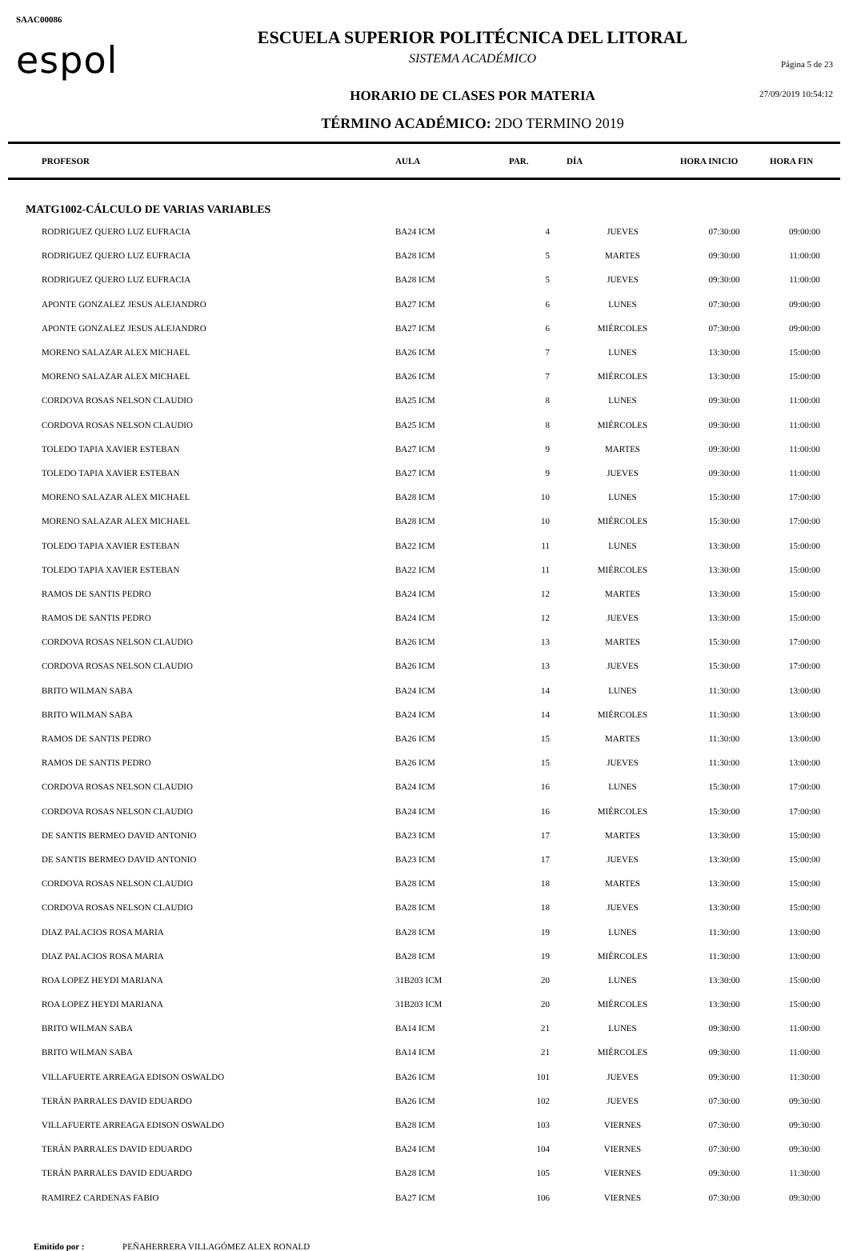SAAC00086
espol
ESCUELA SUPERIOR POLITÉCNICA DEL LITORAL
SISTEMA ACADÉMICO
HORARIO DE CLASES POR MATERIA
TÉRMINO ACADÉMICO: 2DO TERMINO 2019
Página 5 de 23
27/09/2019 10:54:12
| PROFESOR | AULA | PAR. | DÍA | HORA INICIO | HORA FIN |
| --- | --- | --- | --- | --- | --- |
| MATG1002-CÁLCULO DE VARIAS VARIABLES | | | | | |
| RODRIGUEZ QUERO LUZ EUFRACIA | BA24 ICM | 4 | JUEVES | 07:30:00 | 09:00:00 |
| RODRIGUEZ QUERO LUZ EUFRACIA | BA28 ICM | 5 | MARTES | 09:30:00 | 11:00:00 |
| RODRIGUEZ QUERO LUZ EUFRACIA | BA28 ICM | 5 | JUEVES | 09:30:00 | 11:00:00 |
| APONTE GONZALEZ JESUS ALEJANDRO | BA27 ICM | 6 | LUNES | 07:30:00 | 09:00:00 |
| APONTE GONZALEZ JESUS ALEJANDRO | BA27 ICM | 6 | MIÉRCOLES | 07:30:00 | 09:00:00 |
| MORENO SALAZAR ALEX MICHAEL | BA26 ICM | 7 | LUNES | 13:30:00 | 15:00:00 |
| MORENO SALAZAR ALEX MICHAEL | BA26 ICM | 7 | MIÉRCOLES | 13:30:00 | 15:00:00 |
| CORDOVA ROSAS NELSON CLAUDIO | BA25 ICM | 8 | LUNES | 09:30:00 | 11:00:00 |
| CORDOVA ROSAS NELSON CLAUDIO | BA25 ICM | 8 | MIÉRCOLES | 09:30:00 | 11:00:00 |
| TOLEDO TAPIA XAVIER ESTEBAN | BA27 ICM | 9 | MARTES | 09:30:00 | 11:00:00 |
| TOLEDO TAPIA XAVIER ESTEBAN | BA27 ICM | 9 | JUEVES | 09:30:00 | 11:00:00 |
| MORENO SALAZAR ALEX MICHAEL | BA28 ICM | 10 | LUNES | 15:30:00 | 17:00:00 |
| MORENO SALAZAR ALEX MICHAEL | BA28 ICM | 10 | MIÉRCOLES | 15:30:00 | 17:00:00 |
| TOLEDO TAPIA XAVIER ESTEBAN | BA22 ICM | 11 | LUNES | 13:30:00 | 15:00:00 |
| TOLEDO TAPIA XAVIER ESTEBAN | BA22 ICM | 11 | MIÉRCOLES | 13:30:00 | 15:00:00 |
| RAMOS DE SANTIS PEDRO | BA24 ICM | 12 | MARTES | 13:30:00 | 15:00:00 |
| RAMOS DE SANTIS PEDRO | BA24 ICM | 12 | JUEVES | 13:30:00 | 15:00:00 |
| CORDOVA ROSAS NELSON CLAUDIO | BA26 ICM | 13 | MARTES | 15:30:00 | 17:00:00 |
| CORDOVA ROSAS NELSON CLAUDIO | BA26 ICM | 13 | JUEVES | 15:30:00 | 17:00:00 |
| BRITO WILMAN SABA | BA24 ICM | 14 | LUNES | 11:30:00 | 13:00:00 |
| BRITO WILMAN SABA | BA24 ICM | 14 | MIÉRCOLES | 11:30:00 | 13:00:00 |
| RAMOS DE SANTIS PEDRO | BA26 ICM | 15 | MARTES | 11:30:00 | 13:00:00 |
| RAMOS DE SANTIS PEDRO | BA26 ICM | 15 | JUEVES | 11:30:00 | 13:00:00 |
| CORDOVA ROSAS NELSON CLAUDIO | BA24 ICM | 16 | LUNES | 15:30:00 | 17:00:00 |
| CORDOVA ROSAS NELSON CLAUDIO | BA24 ICM | 16 | MIÉRCOLES | 15:30:00 | 17:00:00 |
| DE SANTIS BERMEO DAVID ANTONIO | BA23 ICM | 17 | MARTES | 13:30:00 | 15:00:00 |
| DE SANTIS BERMEO DAVID ANTONIO | BA23 ICM | 17 | JUEVES | 13:30:00 | 15:00:00 |
| CORDOVA ROSAS NELSON CLAUDIO | BA28 ICM | 18 | MARTES | 13:30:00 | 15:00:00 |
| CORDOVA ROSAS NELSON CLAUDIO | BA28 ICM | 18 | JUEVES | 13:30:00 | 15:00:00 |
| DIAZ PALACIOS ROSA MARIA | BA28 ICM | 19 | LUNES | 11:30:00 | 13:00:00 |
| DIAZ PALACIOS ROSA MARIA | BA28 ICM | 19 | MIÉRCOLES | 11:30:00 | 13:00:00 |
| ROA LOPEZ HEYDI MARIANA | 31B203 ICM | 20 | LUNES | 13:30:00 | 15:00:00 |
| ROA LOPEZ HEYDI MARIANA | 31B203 ICM | 20 | MIÉRCOLES | 13:30:00 | 15:00:00 |
| BRITO WILMAN SABA | BA14 ICM | 21 | LUNES | 09:30:00 | 11:00:00 |
| BRITO WILMAN SABA | BA14 ICM | 21 | MIÉRCOLES | 09:30:00 | 11:00:00 |
| VILLAFUERTE ARREAGA EDISON OSWALDO | BA26 ICM | 101 | JUEVES | 09:30:00 | 11:30:00 |
| TERÁN PARRALES DAVID EDUARDO | BA26 ICM | 102 | JUEVES | 07:30:00 | 09:30:00 |
| VILLAFUERTE ARREAGA EDISON OSWALDO | BA28 ICM | 103 | VIERNES | 07:30:00 | 09:30:00 |
| TERÁN PARRALES DAVID EDUARDO | BA24 ICM | 104 | VIERNES | 07:30:00 | 09:30:00 |
| TERÁN PARRALES DAVID EDUARDO | BA28 ICM | 105 | VIERNES | 09:30:00 | 11:30:00 |
| RAMIREZ CARDENAS FABIO | BA27 ICM | 106 | VIERNES | 07:30:00 | 09:30:00 |
Emitido por : PEÑAHERRERA VILLAGÓMEZ ALEX RONALD